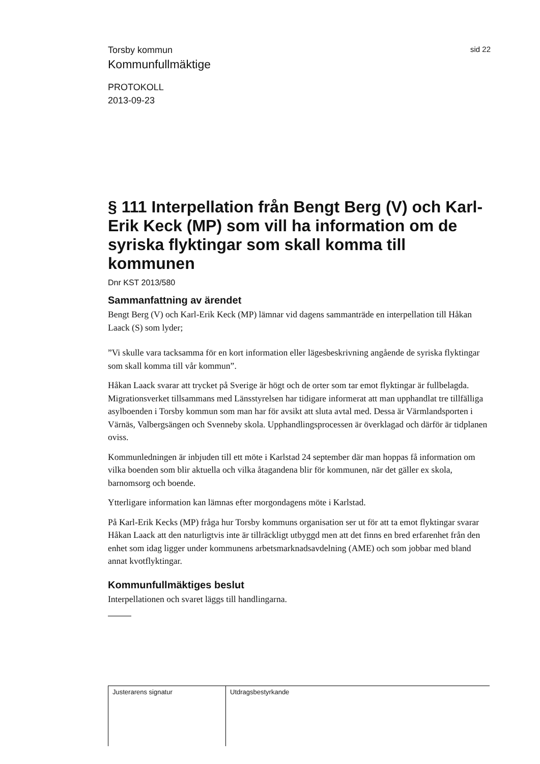Torsby kommun sid 22
Kommunfullmäktige
PROTOKOLL
2013-09-23
§ 111 Interpellation från Bengt Berg (V) och Karl-Erik Keck (MP) som vill ha information om de syriska flyktingar som skall komma till kommunen
Dnr KST 2013/580
Sammanfattning av ärendet
Bengt Berg (V) och Karl-Erik Keck (MP) lämnar vid dagens sammanträde en interpellation till Håkan Laack (S) som lyder;
”Vi skulle vara tacksamma för en kort information eller lägesbeskrivning angående de syriska flyktingar som skall komma till vår kommun”.
Håkan Laack svarar att trycket på Sverige är högt och de orter som tar emot flyktingar är fullbelagda. Migrationsverket tillsammans med Länsstyrelsen har tidigare informerat att man upphandlat tre tillfälliga asylboenden i Torsby kommun som man har för avsikt att sluta avtal med. Dessa är Värmlandsporten i Värnäs, Valbergsängen och Svenneby skola. Upphandlingsprocessen är överklagad och därför är tidplanen oviss.
Kommunledningen är inbjuden till ett möte i Karlstad 24 september där man hoppas få information om vilka boenden som blir aktuella och vilka åtagandena blir för kommunen, när det gäller ex skola, barnomsorg och boende.
Ytterligare information kan lämnas efter morgondagens möte i Karlstad.
På Karl-Erik Kecks (MP) fråga hur Torsby kommuns organisation ser ut för att ta emot flyktingar svarar Håkan Laack att den naturligtvis inte är tillräckligt utbyggd men att det finns en bred erfarenhet från den enhet som idag ligger under kommunens arbetsmarknadsavdelning (AME) och som jobbar med bland annat kvotflyktingar.
Kommunfullmäktiges beslut
Interpellationen och svaret läggs till handlingarna.
Justerarens signatur Utdragsbestyrkande